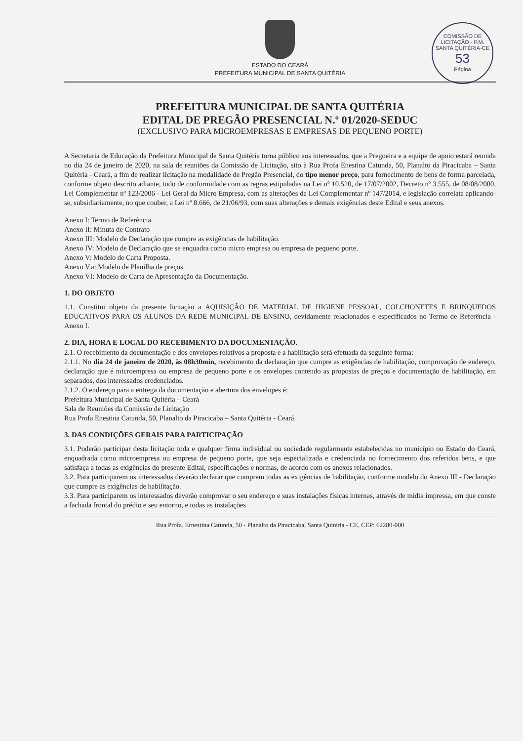COMISSÃO DE LICITAÇÃO · P.M. SANTA QUITÉRIA-CE
53
Página
ESTADO DO CEARÁ
PREFEITURA MUNICIPAL DE SANTA QUITÉRIA
PREFEITURA MUNICIPAL DE SANTA QUITÉRIA
EDITAL DE PREGÃO PRESENCIAL N.º 01/2020-SEDUC
(EXCLUSIVO PARA MICROEMPRESAS E EMPRESAS DE PEQUENO PORTE)
A Secretaria de Educação da Prefeitura Municipal de Santa Quitéria torna público aos interessados, que a Pregoeira e a equipe de apoio estará reunida no dia 24 de janeiro de 2020, na sala de reuniões da Comissão de Licitação, sito à Rua Profa Enestina Catunda, 50, Planalto da Piracicaba – Santa Quitéria - Ceará, a fim de realizar licitação na modalidade de Pregão Presencial, do tipo menor preço, para fornecimento de bens de forma parcelada, conforme objeto descrito adiante, tudo de conformidade com as regras estipuladas na Lei nº 10.520, de 17/07/2002, Decreto nº 3.555, de 08/08/2000, Lei Complementar nº 123/2006 - Lei Geral da Micro Empresa, com as alterações da Lei Complementar nº 147/2014, e legislação correlata aplicando-se, subsidiariamente, no que couber, a Lei nº 8.666, de 21/06/93, com suas alterações e demais exigências deste Edital e seus anexos.
Anexo I: Termo de Referência
Anexo II: Minuta de Contrato
Anexo III: Modelo de Declaração que cumpre as exigências de habilitação.
Anexo IV: Modelo de Declaração que se enquadra como micro empresa ou empresa de pequeno porte.
Anexo V: Modelo de Carta Proposta.
Anexo V.a: Modelo de Planilha de preços.
Anexo VI: Modelo de Carta de Apresentação da Documentação.
1. DO OBJETO
1.1. Constitui objeto da presente licitação a AQUISIÇÃO DE MATERIAL DE HIGIENE PESSOAL, COLCHONETES E BRINQUEDOS EDUCATIVOS PARA OS ALUNOS DA REDE MUNICIPAL DE ENSINO, devidamente relacionados e especificados no Termo de Referência - Anexo I.
2. DIA, HORA E LOCAL DO RECEBIMENTO DA DOCUMENTAÇÃO.
2.1. O recebimento da documentação e dos envelopes relativos a proposta e a habilitação será efetuada da seguinte forma:
2.1.1. No dia 24 de janeiro de 2020, às 08h30min, recebimento da declaração que cumpre as exigências de habilitação, comprovação de endereço, declaração que é microempresa ou empresa de pequeno porte e os envelopes contendo as propostas de preços e documentação de habilitação, em separados, dos interessados credenciados.
2.1.2. O endereço para a entrega da documentação e abertura dos envelopes é:
Prefeitura Municipal de Santa Quitéria – Ceará
Sala de Reuniões da Comissão de Licitação
Rua Profa Enestina Catunda, 50, Planalto da Piracicaba – Santa Quitéria - Ceará.
3. DAS CONDIÇÕES GERAIS PARA PARTICIPAÇÃO
3.1. Poderão participar desta licitação toda e qualquer firma individual ou sociedade regularmente estabelecidas no município ou Estado do Ceará, enquadrada como microempresa ou empresa de pequeno porte, que seja especializada e credenciada no fornecimento dos referidos bens, e que satisfaça a todas as exigências do presente Edital, especificações e normas, de acordo com os anexos relacionados.
3.2. Para participarem os interessados deverão declarar que cumprem todas as exigências de habilitação, conforme modelo do Anexo III - Declaração que cumpre as exigências de habilitação.
3.3. Para participarem os interessados deverão comprovar o seu endereço e suas instalações físicas internas, através de mídia impressa, em que conste a fachada frontal do prédio e seu entorno, e todas as instalações
Rua Profa. Ernestina Catunda, 50 - Planalto da Piracicaba, Santa Quitéria - CE, CEP: 62280-000